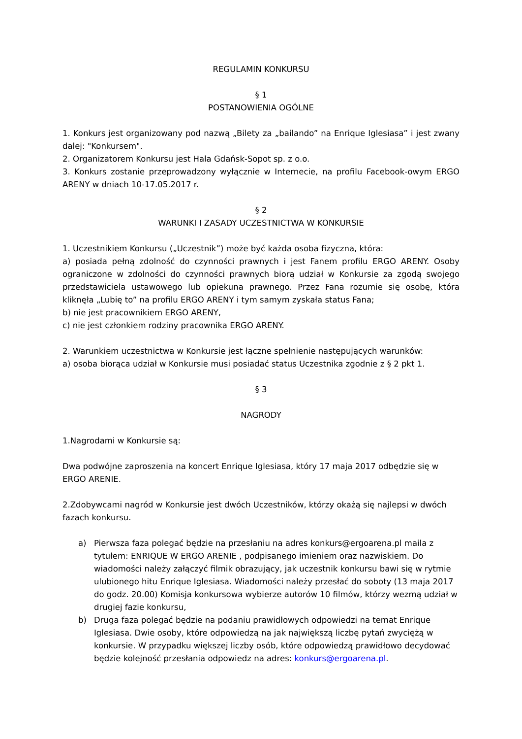REGULAMIN KONKURSU
§ 1
POSTANOWIENIA OGÓLNE
1. Konkurs jest organizowany pod nazwą „Bilety za „bailando” na Enrique Iglesiasa” i jest zwany dalej: "Konkursem".
2. Organizatorem Konkursu jest Hala Gdańsk-Sopot sp. z o.o.
3. Konkurs zostanie przeprowadzony wyłącznie w Internecie, na profilu Facebook-owym ERGO ARENY w dniach 10-17.05.2017 r.
§ 2
WARUNKI I ZASADY UCZESTNICTWA W KONKURSIE
1. Uczestnikiem Konkursu („Uczestnik”) może być każda osoba fizyczna, która:
a) posiada pełną zdolność do czynności prawnych i jest Fanem profilu ERGO ARENY. Osoby ograniczone w zdolności do czynności prawnych biorą udział w Konkursie za zgodą swojego przedstawiciela ustawowego lub opiekuna prawnego. Przez Fana rozumie się osobę, która kliknęła „Lubię to” na profilu ERGO ARENY i tym samym zyskała status Fana;
b) nie jest pracownikiem ERGO ARENY,
c) nie jest członkiem rodziny pracownika ERGO ARENY.
2. Warunkiem uczestnictwa w Konkursie jest łączne spełnienie następujących warunków:
a) osoba biorąca udział w Konkursie musi posiadać status Uczestnika zgodnie z § 2 pkt 1.
§ 3
NAGRODY
1.Nagrodami w Konkursie są:
Dwa podwójne zaproszenia na koncert Enrique Iglesiasa, który 17 maja 2017 odbędzie się w ERGO ARENIE.
2.Zdobywcami nagród w Konkursie jest dwóch Uczestników, którzy okażą się najlepsi w dwóch fazach konkursu.
a) Pierwsza faza polegać będzie na przesłaniu na adres konkurs@ergoarena.pl maila z tytułem: ENRIQUE W ERGO ARENIE , podpisanego imieniem oraz nazwiskiem. Do wiadomości należy załączyć filmik obrazujący, jak uczestnik konkursu bawi się w rytmie ulubionego hitu Enrique Iglesiasa. Wiadomości należy przesłać do soboty (13 maja 2017 do godz. 20.00) Komisja konkursowa wybierze autorów 10 filmów, którzy wezmą udział w drugiej fazie konkursu,
b) Druga faza polegać będzie na podaniu prawidłowych odpowiedzi na temat Enrique Iglesiasa. Dwie osoby, które odpowiedzą na jak największą liczbę pytań zwyciężą w konkursie. W przypadku większej liczby osób, które odpowiedzą prawidłowo decydować będzie kolejność przesłania odpowiedz na adres: konkurs@ergoarena.pl.